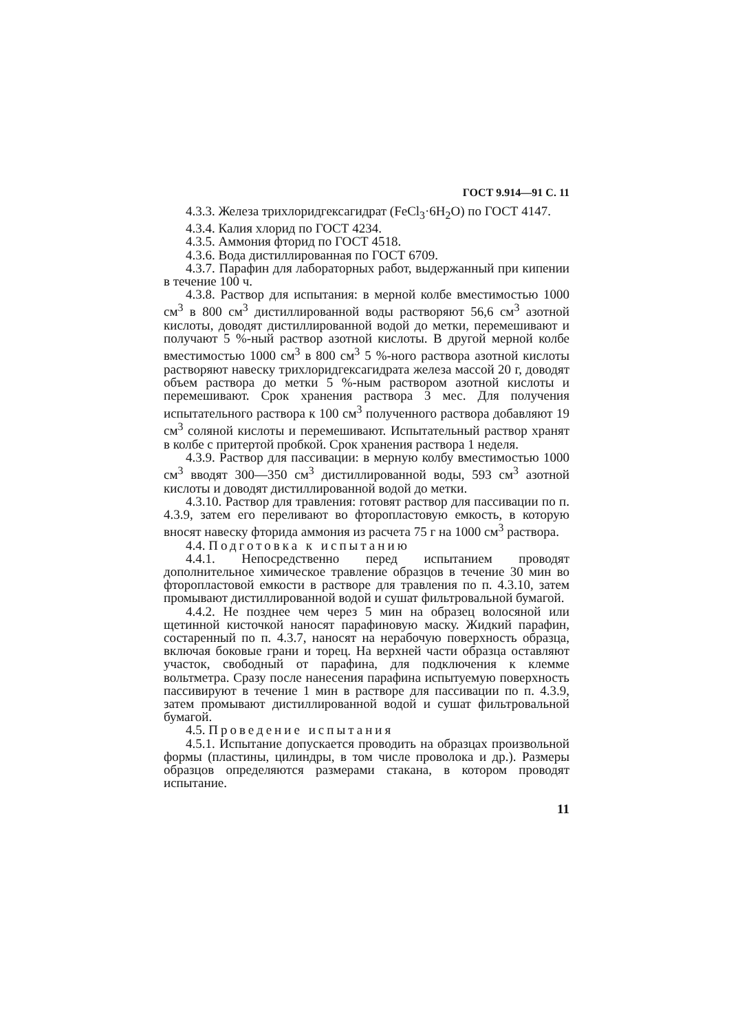ГОСТ 9.914—91 С. 11
4.3.3. Железа трихлоридгексагидрат (FeCl<sub>3</sub>·6H<sub>2</sub>O) по ГОСТ 4147.
4.3.4. Калия хлорид по ГОСТ 4234.
4.3.5. Аммония фторид по ГОСТ 4518.
4.3.6. Вода дистиллированная по ГОСТ 6709.
4.3.7. Парафин для лабораторных работ, выдержанный при кипении в течение 100 ч.
4.3.8. Раствор для испытания: в мерной колбе вместимостью 1000 см<sup>3</sup> в 800 см<sup>3</sup> дистиллированной воды растворяют 56,6 см<sup>3</sup> азотной кислоты, доводят дистиллированной водой до метки, перемешивают и получают 5 %-ный раствор азотной кислоты. В другой мерной колбе вместимостью 1000 см<sup>3</sup> в 800 см<sup>3</sup> 5 %-ного раствора азотной кислоты растворяют навеску трихлоридгексагидрата железа массой 20 г, доводят объем раствора до метки 5 %-ным раствором азотной кислоты и перемешивают. Срок хранения раствора 3 мес. Для получения испытательного раствора к 100 см<sup>3</sup> полученного раствора добавляют 19 см<sup>3</sup> соляной кислоты и перемешивают. Испытательный раствор хранят в колбе с притертой пробкой. Срок хранения раствора 1 неделя.
4.3.9. Раствор для пассивации: в мерную колбу вместимостью 1000 см<sup>3</sup> вводят 300—350 см<sup>3</sup> дистиллированной воды, 593 см<sup>3</sup> азотной кислоты и доводят дистиллированной водой до метки.
4.3.10. Раствор для травления: готовят раствор для пассивации по п. 4.3.9, затем его переливают во фторопластовую емкость, в которую вносят навеску фторида аммония из расчета 75 г на 1000 см<sup>3</sup> раствора.
4.4. Подготовка к испытанию
4.4.1. Непосредственно перед испытанием проводят дополнительное химическое травление образцов в течение 30 мин во фторопластовой емкости в растворе для травления по п. 4.3.10, затем промывают дистиллированной водой и сушат фильтровальной бумагой.
4.4.2. Не позднее чем через 5 мин на образец волосяной или щетинной кисточкой наносят парафиновую маску. Жидкий парафин, состаренный по п. 4.3.7, наносят на нерабочую поверхность образца, включая боковые грани и торец. На верхней части образца оставляют участок, свободный от парафина, для подключения к клемме вольтметра. Сразу после нанесения парафина испытуемую поверхность пассивируют в течение 1 мин в растворе для пассивации по п. 4.3.9, затем промывают дистиллированной водой и сушат фильтровальной бумагой.
4.5. Проведение испытания
4.5.1. Испытание допускается проводить на образцах произвольной формы (пластины, цилиндры, в том числе проволока и др.). Размеры образцов определяются размерами стакана, в котором проводят испытание.
11